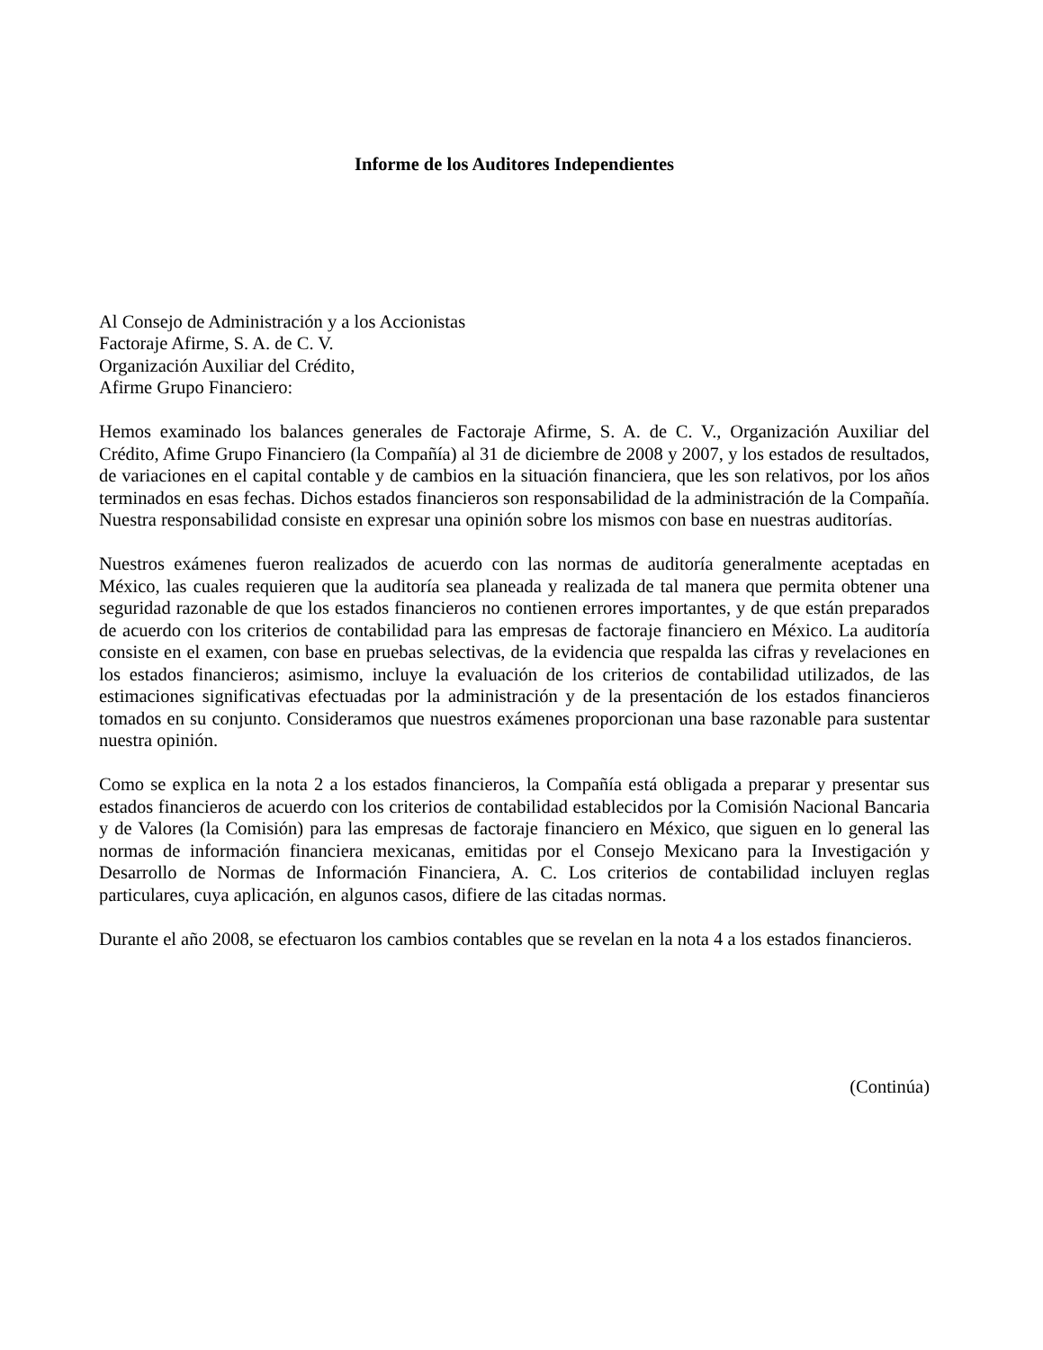Informe de los Auditores Independientes
Al Consejo de Administración y a los Accionistas
Factoraje Afirme, S. A. de C. V.
Organización Auxiliar del Crédito,
Afirme Grupo Financiero:
Hemos examinado los balances generales de Factoraje Afirme, S. A. de C. V., Organización Auxiliar del Crédito, Afime Grupo Financiero (la Compañía) al 31 de diciembre de 2008 y 2007, y los estados de resultados, de variaciones en el capital contable y de cambios en la situación financiera, que les son relativos, por los años terminados en esas fechas. Dichos estados financieros son responsabilidad de la administración de la Compañía. Nuestra responsabilidad consiste en expresar una opinión sobre los mismos con base en nuestras auditorías.
Nuestros exámenes fueron realizados de acuerdo con las normas de auditoría generalmente aceptadas en México, las cuales requieren que la auditoría sea planeada y realizada de tal manera que permita obtener una seguridad razonable de que los estados financieros no contienen errores importantes, y de que están preparados de acuerdo con los criterios de contabilidad para las empresas de factoraje financiero en México. La auditoría consiste en el examen, con base en pruebas selectivas, de la evidencia que respalda las cifras y revelaciones en los estados financieros; asimismo, incluye la evaluación de los criterios de contabilidad utilizados, de las estimaciones significativas efectuadas por la administración y de la presentación de los estados financieros tomados en su conjunto. Consideramos que nuestros exámenes proporcionan una base razonable para sustentar nuestra opinión.
Como se explica en la nota 2 a los estados financieros, la Compañía está obligada a preparar y presentar sus estados financieros de acuerdo con los criterios de contabilidad establecidos por la Comisión Nacional Bancaria y de Valores (la Comisión) para las empresas de factoraje financiero en México, que siguen en lo general las normas de información financiera mexicanas, emitidas por el Consejo Mexicano para la Investigación y Desarrollo de Normas de Información Financiera, A. C. Los criterios de contabilidad incluyen reglas particulares, cuya aplicación, en algunos casos, difiere de las citadas normas.
Durante el año 2008, se efectuaron los cambios contables que se revelan en la nota 4 a los estados financieros.
(Continúa)